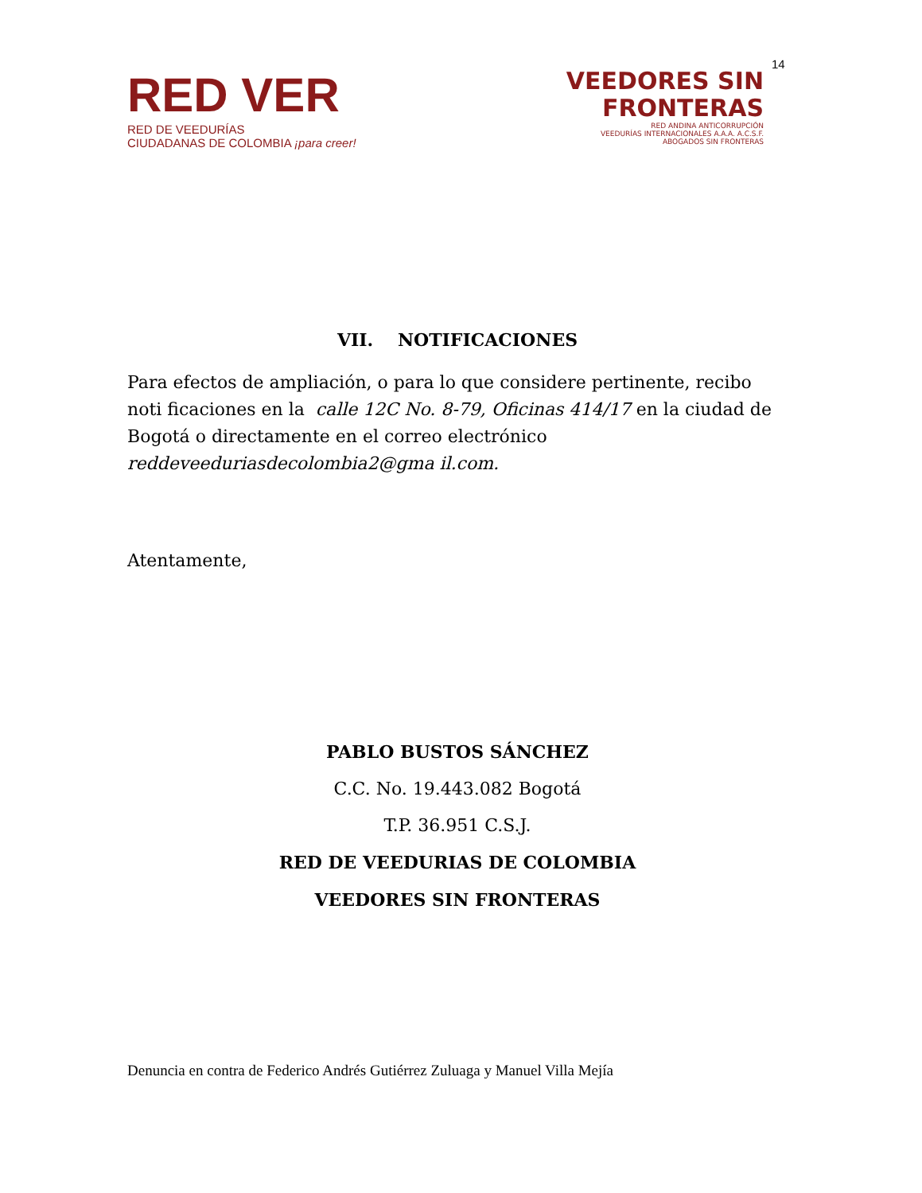14
RED VER
RED DE VEEDURÍAS
CIUDADANAS DE COLOMBIA ¡para creer!
VEEDORES SIN
FRONTERAS
RED ANDINA ANTICORRUPCIÓN
VEEDURÍAS INTERNACIONALES A.A.A. A.C.S.F.
ABOGADOS SIN FRONTERAS
VII. NOTIFICACIONES
Para efectos de ampliación, o para lo que considere pertinente, recibo noti ficaciones en la calle 12C No. 8-79, Oficinas 414/17 en la ciudad de Bogotá o directamente en el correo electrónico reddeveeduriasdecolombia2@gma il.com.
Atentamente,
PABLO BUSTOS SÁNCHEZ
C.C. No. 19.443.082 Bogotá
T.P. 36.951 C.S.J.
RED DE VEEDURIAS DE COLOMBIA
VEEDORES SIN FRONTERAS
Denuncia en contra de Federico Andrés Gutiérrez Zuluaga y Manuel Villa Mejía